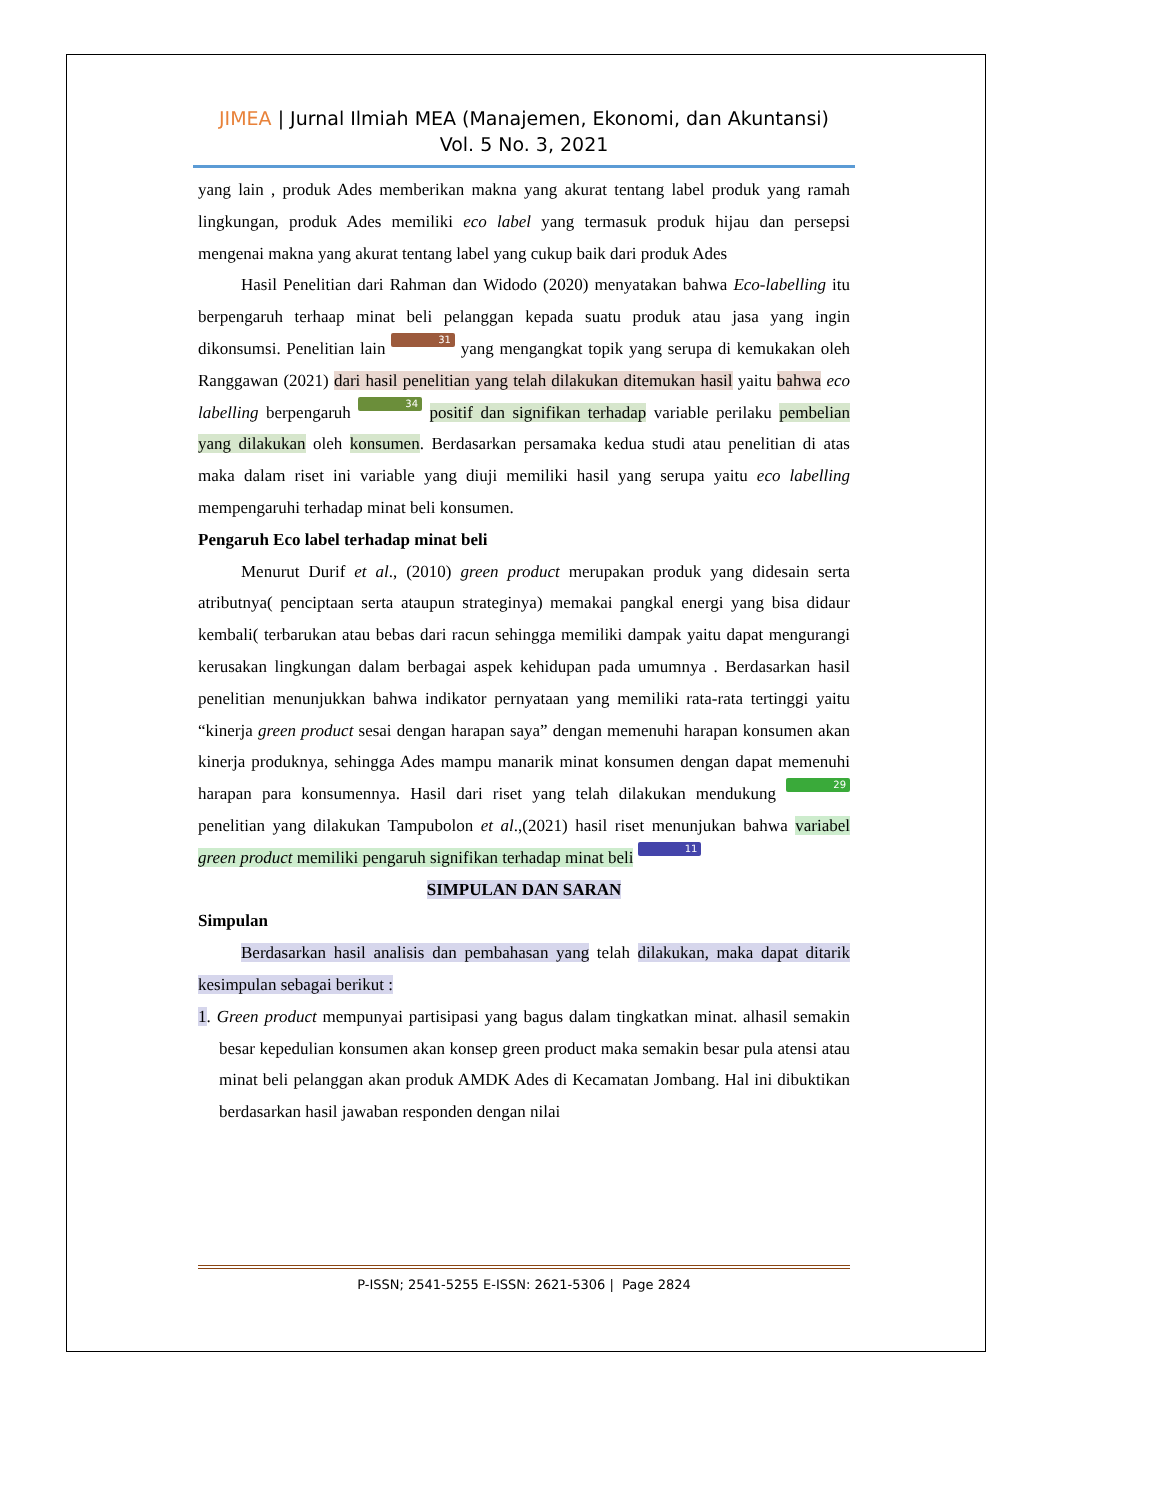JIMEA | Jurnal Ilmiah MEA (Manajemen, Ekonomi, dan Akuntansi)
Vol. 5 No. 3, 2021
yang lain , produk Ades memberikan makna yang akurat tentang label produk yang ramah lingkungan, produk Ades memiliki eco label yang termasuk produk hijau dan persepsi mengenai makna yang akurat tentang label yang cukup baik dari produk Ades
Hasil Penelitian dari Rahman dan Widodo (2020) menyatakan bahwa Eco-labelling itu berpengaruh terhaap minat beli pelanggan kepada suatu produk atau jasa yang ingin dikonsumsi. Penelitian lain 31 yang mengangkat topik yang serupa di kemukakan oleh Ranggawan (2021) dari hasil penelitian yang telah dilakukan ditemukan hasil yaitu bahwa eco labelling berpengaruh 34 positif dan signifikan terhadap variable perilaku pembelian yang dilakukan oleh konsumen. Berdasarkan persamaka kedua studi atau penelitian di atas maka dalam riset ini variable yang diuji memiliki hasil yang serupa yaitu eco labelling mempengaruhi terhadap minat beli konsumen.
Pengaruh Eco label terhadap minat beli
Menurut Durif et al., (2010) green product merupakan produk yang didesain serta atributnya( penciptaan serta ataupun strateginya) memakai pangkal energi yang bisa didaur kembali( terbarukan atau bebas dari racun sehingga memiliki dampak yaitu dapat mengurangi kerusakan lingkungan dalam berbagai aspek kehidupan pada umumnya . Berdasarkan hasil penelitian menunjukkan bahwa indikator pernyataan yang memiliki rata-rata tertinggi yaitu “kinerja green product sesai dengan harapan saya” dengan memenuhi harapan konsumen akan kinerja produknya, sehingga Ades mampu manarik minat konsumen dengan dapat memenuhi harapan para konsumennya. Hasil dari riset yang telah dilakukan mendukung 29 penelitian yang dilakukan Tampubolon et al.,(2021) hasil riset menunjukan bahwa variabel green product memiliki pengaruh signifikan terhadap minat beli 11
SIMPULAN DAN SARAN
Simpulan
Berdasarkan hasil analisis dan pembahasan yang telah dilakukan, maka dapat ditarik kesimpulan sebagai berikut :
1. Green product mempunyai partisipasi yang bagus dalam tingkatkan minat. alhasil semakin besar kepedulian konsumen akan konsep green product maka semakin besar pula atensi atau minat beli pelanggan akan produk AMDK Ades di Kecamatan Jombang. Hal ini dibuktikan berdasarkan hasil jawaban responden dengan nilai
P-ISSN; 2541-5255 E-ISSN: 2621-5306 | Page 2824